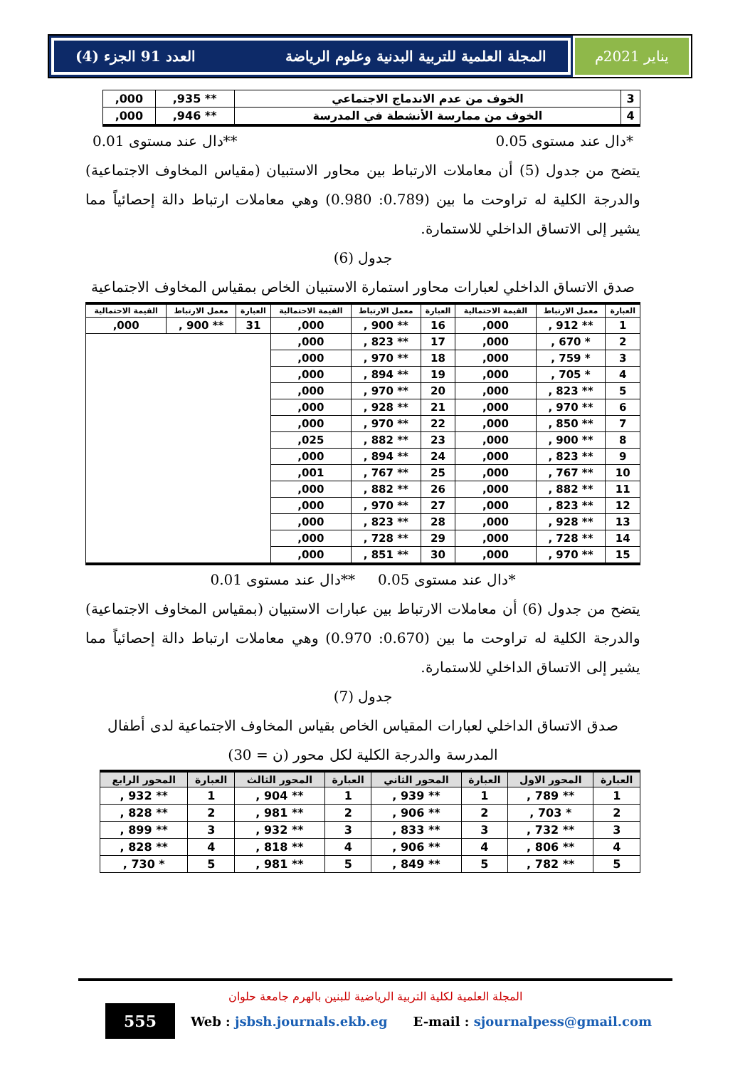العدد 91 الجزء (4) المجلة العلمية للتربية البدنية وعلوم الرياضة
يناير 2021م
| 3 | الخوف من عدم الاندماج الاجتماعي | ** 935, | 000, |
| 4 | الخوف من ممارسة الأنشطة في المدرسة | ** 946, | 000, |
*دال عند مستوى 0.05 **دال عند مستوى 0.01
يتضح من جدول (5) أن معاملات الارتباط بين محاور الاستبيان (مقياس المخاوف الاجتماعية) والدرجة الكلية له تراوحت ما بين (0.789: 0.980) وهي معاملات ارتباط دالة إحصائياً مما يشير إلى الاتساق الداخلي للاستمارة.
جدول (6)
صدق الاتساق الداخلي لعبارات محاور استمارة الاستبيان الخاص بمقياس المخاوف الاجتماعية
| العبارة | معمل الارتباط | القيمة الاحتمالية | العبارة | معمل الارتباط | القيمة الاحتمالية | العبارة | معمل الارتباط | القيمة الاحتمالية |
| --- | --- | --- | --- | --- | --- | --- | --- | --- |
| 1 | ** 912 , | 000, | 16 | ** 900 , | 000, | 31 | ** 900 , | 000, |
| 2 | * 670 , | 000, | 17 | ** 823 , | 000, | | | |
| 3 | * 759 , | 000, | 18 | ** 970 , | 000, | | | |
| 4 | * 705 , | 000, | 19 | ** 894 , | 000, | | | |
| 5 | ** 823 , | 000, | 20 | ** 970 , | 000, | | | |
| 6 | ** 970 , | 000, | 21 | ** 928 , | 000, | | | |
| 7 | ** 850 , | 000, | 22 | ** 970 , | 000, | | | |
| 8 | ** 900 , | 000, | 23 | ** 882 , | 025, | | | |
| 9 | ** 823 , | 000, | 24 | ** 894 , | 000, | | | |
| 10 | ** 767 , | 000, | 25 | ** 767 , | 001, | | | |
| 11 | ** 882 , | 000, | 26 | ** 882 , | 000, | | | |
| 12 | ** 823 , | 000, | 27 | ** 970 , | 000, | | | |
| 13 | ** 928 , | 000, | 28 | ** 823 , | 000, | | | |
| 14 | ** 728 , | 000, | 29 | ** 728 , | 000, | | | |
| 15 | ** 970 , | 000, | 30 | ** 851 , | 000, | | | |
*دال عند مستوى 0.05 **دال عند مستوى 0.01
يتضح من جدول (6) أن معاملات الارتباط بين عبارات الاستبيان (بمقياس المخاوف الاجتماعية) والدرجة الكلية له تراوحت ما بين (0.670: 0.970) وهي معاملات ارتباط دالة إحصائياً مما يشير إلى الاتساق الداخلي للاستمارة.
جدول (7)
صدق الاتساق الداخلي لعبارات المقياس الخاص بقياس المخاوف الاجتماعية لدى أطفال المدرسة والدرجة الكلية لكل محور (ن = 30)
| العبارة | المحور الاول | العبارة | المحور الثاني | العبارة | المحور الثالث | العبارة | المحور الرابع |
| --- | --- | --- | --- | --- | --- | --- | --- |
| 1 | ** 789 , | 1 | ** 939 , | 1 | ** 904 , | 1 | ** 932 , |
| 2 | * 703 , | 2 | ** 906 , | 2 | ** 981 , | 2 | ** 828 , |
| 3 | ** 732 , | 3 | ** 833 , | 3 | ** 932 , | 3 | ** 899 , |
| 4 | ** 806 , | 4 | ** 906 , | 4 | ** 818 , | 4 | ** 828 , |
| 5 | ** 782 , | 5 | ** 849 , | 5 | ** 981 , | 5 | * 730 , |
المجلة العلمية لكلية التربية الرياضية للبنين بالهرم جامعة حلوان
555
Web : jsbsh.journals.ekb.eg E-mail : sjournalpess@gmail.com